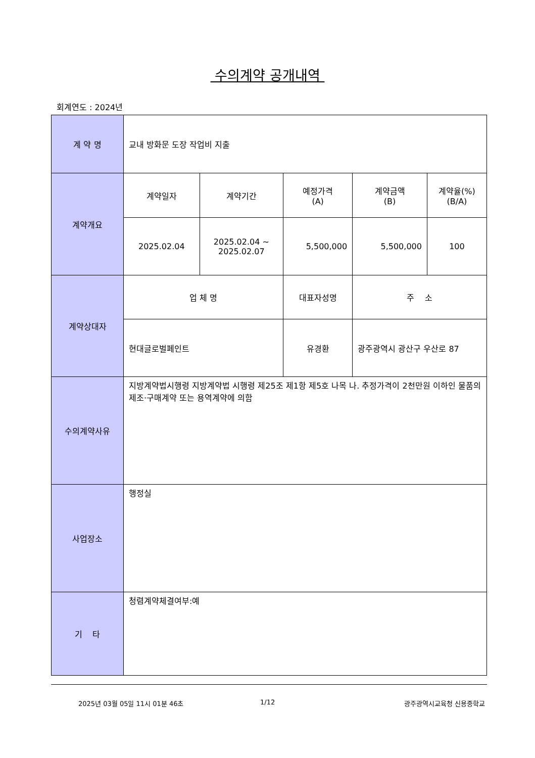수의계약 공개내역
회계연도 : 2024년
| 계 약 명 | 교내 방화문 도장 작업비 지출 | | | | |
| 계약개요 | 계약일자 | 계약기간 | 예정가격 (A) | 계약금액 (B) | 계약율(%) (B/A) |
| | 2025.02.04 | 2025.02.04 ~ 2025.02.07 | 5,500,000 | 5,500,000 | 100 |
| 계약상대자 | 업 체 명 | | 대표자성명 | 주 소 | |
| | 현대글로벌페인트 | | 유경환 | 광주광역시 광산구 우산로 87 | |
| 수의계약사유 | 지방계약법시행령 지방계약법 시행령 제25조 제1항 제5호 나목 나. 추정가격이 2천만원 이하인 물품의 제조·구매계약 또는 용역계약에 의함 | | | | |
| 사업장소 | 행정실 | | | | |
| 기 타 | 청렴계약체결여부:예 | | | | |
2025년 03월 05일 11시 01분 46초 1/12 광주광역시교육청 신용중학교